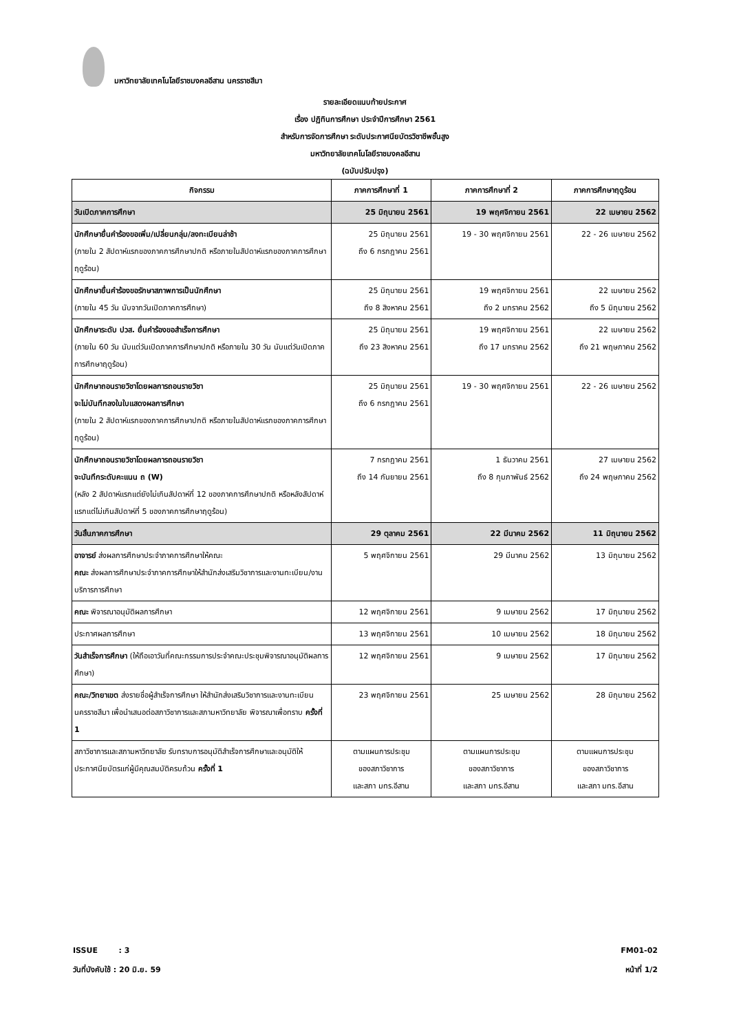มหาวิทยาลัยเทคโนโลยีราชมงคลอีสาน นครราชสีมา
รายละเอียดแนบท้ายประกาศ
เรื่อง ปฏิทินการศึกษา ประจำปีการศึกษา 2561
สำหรับการจัดการศึกษา ระดับประกาศนียบัตรวิชาชีพชั้นสูง
มหาวิทยาลัยเทคโนโลยีราชมงคลอีสาน
(ฉบับปรับปรุง)
| กิจกรรม | ภาคการศึกษาที่ 1 | ภาคการศึกษาที่ 2 | ภาคการศึกษาฤดูร้อน |
| --- | --- | --- | --- |
| วันเปิดภาคการศึกษา | 25 มิถุนายน 2561 | 19 พฤศจิกายน 2561 | 22 เมษายน 2562 |
| นักศึกษายื่นคำร้องขอเพิ่ม/เปลี่ยนกลุ่ม/ลงทะเบียนล่าช้า (ภายใน 2 สัปดาห์แรกของภาคการศึกษาปกติ หรือภายในสัปดาห์แรกของภาคการศึกษาฤดูร้อน) | 25 มิถุนายน 2561 ถึง 6 กรกฎาคม 2561 | 19 - 30 พฤศจิกายน 2561 | 22 - 26 เมษายน 2562 |
| นักศึกษายื่นคำร้องขอรักษาสภาพการเป็นนักศึกษา (ภายใน 45 วัน นับจากวันเปิดภาคการศึกษา) | 25 มิถุนายน 2561 ถึง 8 สิงหาคม 2561 | 19 พฤศจิกายน 2561 ถึง 2 มกราคม 2562 | 22 เมษายน 2562 ถึง 5 มิถุนายน 2562 |
| นักศึกษาระดับ ปวส. ยื่นคำร้องขอสำเร็จการศึกษา (ภายใน 60 วัน นับแต่วันเปิดภาคการศึกษาปกติ หรือภายใน 30 วัน นับแต่วันเปิดภาคการศึกษาฤดูร้อน) | 25 มิถุนายน 2561 ถึง 23 สิงหาคม 2561 | 19 พฤศจิกายน 2561 ถึง 17 มกราคม 2562 | 22 เมษายน 2562 ถึง 21 พฤษภาคม 2562 |
| นักศึกษาถอนรายวิชาโดยผลการถอนรายวิชา จะไม่บันทึกลงในใบแสดงผลการศึกษา (ภายใน 2 สัปดาห์แรกของภาคการศึกษาปกติ หรือภายในสัปดาห์แรกของภาคการศึกษาฤดูร้อน) | 25 มิถุนายน 2561 ถึง 6 กรกฎาคม 2561 | 19 - 30 พฤศจิกายน 2561 | 22 - 26 เมษายน 2562 |
| นักศึกษาถอนรายวิชาโดยผลการถอนรายวิชา จะบันทึกระดับคะแนน ถ (W) (หลัง 2 สัปดาห์แรกแต่ยังไม่เกินสัปดาห์ที่ 12 ของภาคการศึกษาปกติ หรือหลังสัปดาห์แรกแต่ไม่เกินสัปดาห์ที่ 5 ของภาคการศึกษาฤดูร้อน) | 7 กรกฎาคม 2561 ถึง 14 กันยายน 2561 | 1 ธันวาคม 2561 ถึง 8 กุมภาพันธ์ 2562 | 27 เมษายน 2562 ถึง 24 พฤษภาคม 2562 |
| วันสิ้นภาคการศึกษา | 29 ตุลาคม 2561 | 22 มีนาคม 2562 | 11 มิถุนายน 2562 |
| อาจารย์ ส่งผลการศึกษาประจำภาคการศึกษาให้คณะ คณะ ส่งผลการศึกษาประจำภาคการศึกษาให้สำนักส่งเสริมวิชาการและงานทะเบียน/งานบริการการศึกษา | 5 พฤศจิกายน 2561 | 29 มีนาคม 2562 | 13 มิถุนายน 2562 |
| คณะ พิจารณาอนุมัติผลการศึกษา | 12 พฤศจิกายน 2561 | 9 เมษายน 2562 | 17 มิถุนายน 2562 |
| ประกาศผลการศึกษา | 13 พฤศจิกายน 2561 | 10 เมษายน 2562 | 18 มิถุนายน 2562 |
| วันสำเร็จการศึกษา (ให้ถือเอาวันที่คณะกรรมการประจำคณะประชุมพิจารณาอนุมัติผลการศึกษา) | 12 พฤศจิกายน 2561 | 9 เมษายน 2562 | 17 มิถุนายน 2562 |
| คณะ/วิทยาเขต ส่งรายชื่อผู้สำเร็จการศึกษา ให้สำนักส่งเสริมวิชาการและงานทะเบียน นครราชสีมา เพื่อนำเสนอต่อสภาวิชาการและสภามหาวิทยาลัย พิจารณาเพื่อทราบ ครั้งที่ 1 | 23 พฤศจิกายน 2561 | 25 เมษายน 2562 | 28 มิถุนายน 2562 |
| สภาวิชาการและสภามหาวิทยาลัย รับทราบการอนุมัติสำเร็จการศึกษาและอนุมัติให้ประกาศนียบัตรแก่ผู้มีคุณสมบัติครบถ้วน ครั้งที่ 1 | ตามแผนการประชุม ของสภาวิชาการ และสภา มทร.อีสาน | ตามแผนการประชุม ของสภาวิชาการ และสภา มทร.อีสาน | ตามแผนการประชุม ของสภาวิชาการ และสภา มทร.อีสาน |
ISSUE : 3
วันที่บังคับใช้ : 20 มิ.ย. 59
FM01-02
หน้าที่ 1/2